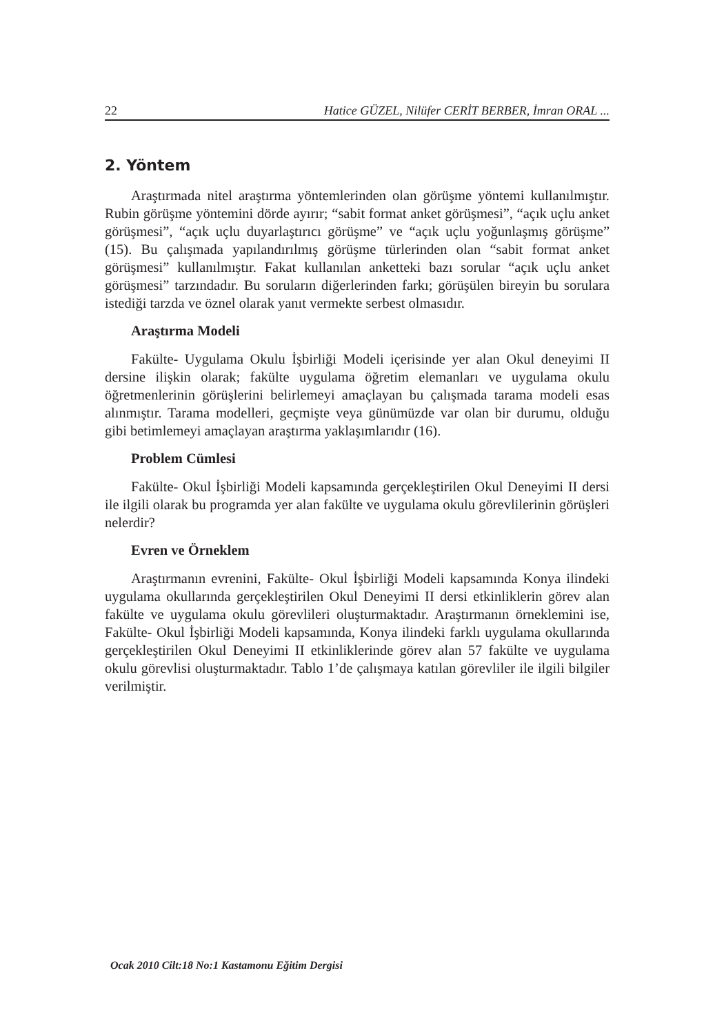22 Hatice GÜZEL, Nilüfer CERİT BERBER, İmran ORAL ...
2. Yöntem
Araştırmada nitel araştırma yöntemlerinden olan görüşme yöntemi kullanılmıştır. Rubin görüşme yöntemini dörde ayırır; “sabit format anket görüşmesi”, “açık uçlu anket görüşmesi”, “açık uçlu duyarlaştırıcı görüşme” ve “açık uçlu yoğunlaşmış görüşme” (15). Bu çalışmada yapılandırılmış görüşme türlerinden olan “sabit format anket görüşmesi” kullanılmıştır. Fakat kullanılan anketteki bazı sorular “açık uçlu anket görüşmesi” tarzındadır. Bu soruların diğerlerinden farkı; görüşülen bireyin bu sorulara istediği tarzda ve öznel olarak yanıt vermekte serbest olmasıdır.
Araştırma Modeli
Fakülte- Uygulama Okulu İşbirliği Modeli içerisinde yer alan Okul deneyimi II dersine ilişkin olarak; fakülte uygulama öğretim elemanları ve uygulama okulu öğretmenlerinin görüşlerini belirlemeyi amaçlayan bu çalışmada tarama modeli esas alınmıştır. Tarama modelleri, geçmişte veya günümüzde var olan bir durumu, olduğu gibi betimlemeyi amaçlayan araştırma yaklaşımlarıdır (16).
Problem Cümlesi
Fakülte- Okul İşbirliği Modeli kapsamında gerçekleştirilen Okul Deneyimi II dersi ile ilgili olarak bu programda yer alan fakülte ve uygulama okulu görevlilerinin görüşleri nelerdir?
Evren ve Örneklem
Araştırmanın evrenini, Fakülte- Okul İşbirliği Modeli kapsamında Konya ilindeki uygulama okullarında gerçekleştirilen Okul Deneyimi II dersi etkinliklerin görev alan fakülte ve uygulama okulu görevlileri oluşturmaktadır. Araştırmanın örneklemini ise, Fakülte- Okul İşbirliği Modeli kapsamında, Konya ilindeki farklı uygulama okullarında gerçekleştirilen Okul Deneyimi II etkinliklerinde görev alan 57 fakülte ve uygulama okulu görevlisi oluşturmaktadır. Tablo 1’de çalışmaya katılan görevliler ile ilgili bilgiler verilmiştir.
Ocak 2010 Cilt:18 No:1 Kastamonu Eğitim Dergisi